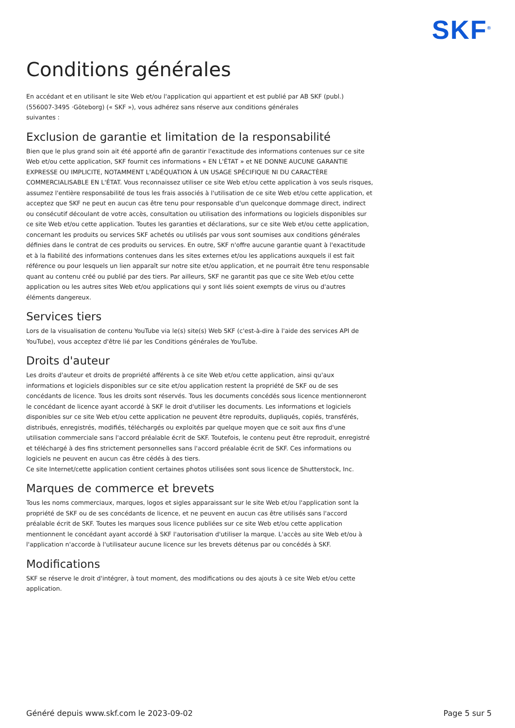SKF<sup>®</sup>
Conditions générales
En accédant et en utilisant le site Web et/ou l'application qui appartient et est publié par AB SKF (publ.)
(556007-3495 ·Göteborg) (« SKF »), vous adhérez sans réserve aux conditions générales
suivantes :
Exclusion de garantie et limitation de la responsabilité
Bien que le plus grand soin ait été apporté afin de garantir l'exactitude des informations contenues sur ce site Web et/ou cette application, SKF fournit ces informations « EN L'ÉTAT » et NE DONNE AUCUNE GARANTIE EXPRESSE OU IMPLICITE, NOTAMMENT L'ADÉQUATION À UN USAGE SPÉCIFIQUE NI DU CARACTÈRE COMMERCIALISABLE EN L'ÉTAT. Vous reconnaissez utiliser ce site Web et/ou cette application à vos seuls risques, assumez l'entière responsabilité de tous les frais associés à l'utilisation de ce site Web et/ou cette application, et acceptez que SKF ne peut en aucun cas être tenu pour responsable d'un quelconque dommage direct, indirect ou consécutif découlant de votre accès, consultation ou utilisation des informations ou logiciels disponibles sur ce site Web et/ou cette application. Toutes les garanties et déclarations, sur ce site Web et/ou cette application, concernant les produits ou services SKF achetés ou utilisés par vous sont soumises aux conditions générales définies dans le contrat de ces produits ou services. En outre, SKF n'offre aucune garantie quant à l'exactitude et à la fiabilité des informations contenues dans les sites externes et/ou les applications auxquels il est fait référence ou pour lesquels un lien apparaît sur notre site et/ou application, et ne pourrait être tenu responsable quant au contenu créé ou publié par des tiers. Par ailleurs, SKF ne garantit pas que ce site Web et/ou cette application ou les autres sites Web et/ou applications qui y sont liés soient exempts de virus ou d'autres éléments dangereux.
Services tiers
Lors de la visualisation de contenu YouTube via le(s) site(s) Web SKF (c'est-à-dire à l'aide des services API de YouTube), vous acceptez d'être lié par les Conditions générales de YouTube.
Droits d'auteur
Les droits d'auteur et droits de propriété afférents à ce site Web et/ou cette application, ainsi qu'aux informations et logiciels disponibles sur ce site et/ou application restent la propriété de SKF ou de ses concédants de licence. Tous les droits sont réservés. Tous les documents concédés sous licence mentionneront le concédant de licence ayant accordé à SKF le droit d'utiliser les documents. Les informations et logiciels disponibles sur ce site Web et/ou cette application ne peuvent être reproduits, dupliqués, copiés, transférés, distribués, enregistrés, modifiés, téléchargés ou exploités par quelque moyen que ce soit aux fins d'une utilisation commerciale sans l'accord préalable écrit de SKF. Toutefois, le contenu peut être reproduit, enregistré et téléchargé à des fins strictement personnelles sans l'accord préalable écrit de SKF. Ces informations ou logiciels ne peuvent en aucun cas être cédés à des tiers.
Ce site Internet/cette application contient certaines photos utilisées sont sous licence de Shutterstock, Inc.
Marques de commerce et brevets
Tous les noms commerciaux, marques, logos et sigles apparaissant sur le site Web et/ou l'application sont la propriété de SKF ou de ses concédants de licence, et ne peuvent en aucun cas être utilisés sans l'accord préalable écrit de SKF. Toutes les marques sous licence publiées sur ce site Web et/ou cette application mentionnent le concédant ayant accordé à SKF l'autorisation d'utiliser la marque. L'accès au site Web et/ou à l'application n'accorde à l'utilisateur aucune licence sur les brevets détenus par ou concédés à SKF.
Modifications
SKF se réserve le droit d'intégrer, à tout moment, des modifications ou des ajouts à ce site Web et/ou cette application.
Généré depuis www.skf.com le 2023-09-02 Page 5 sur 5